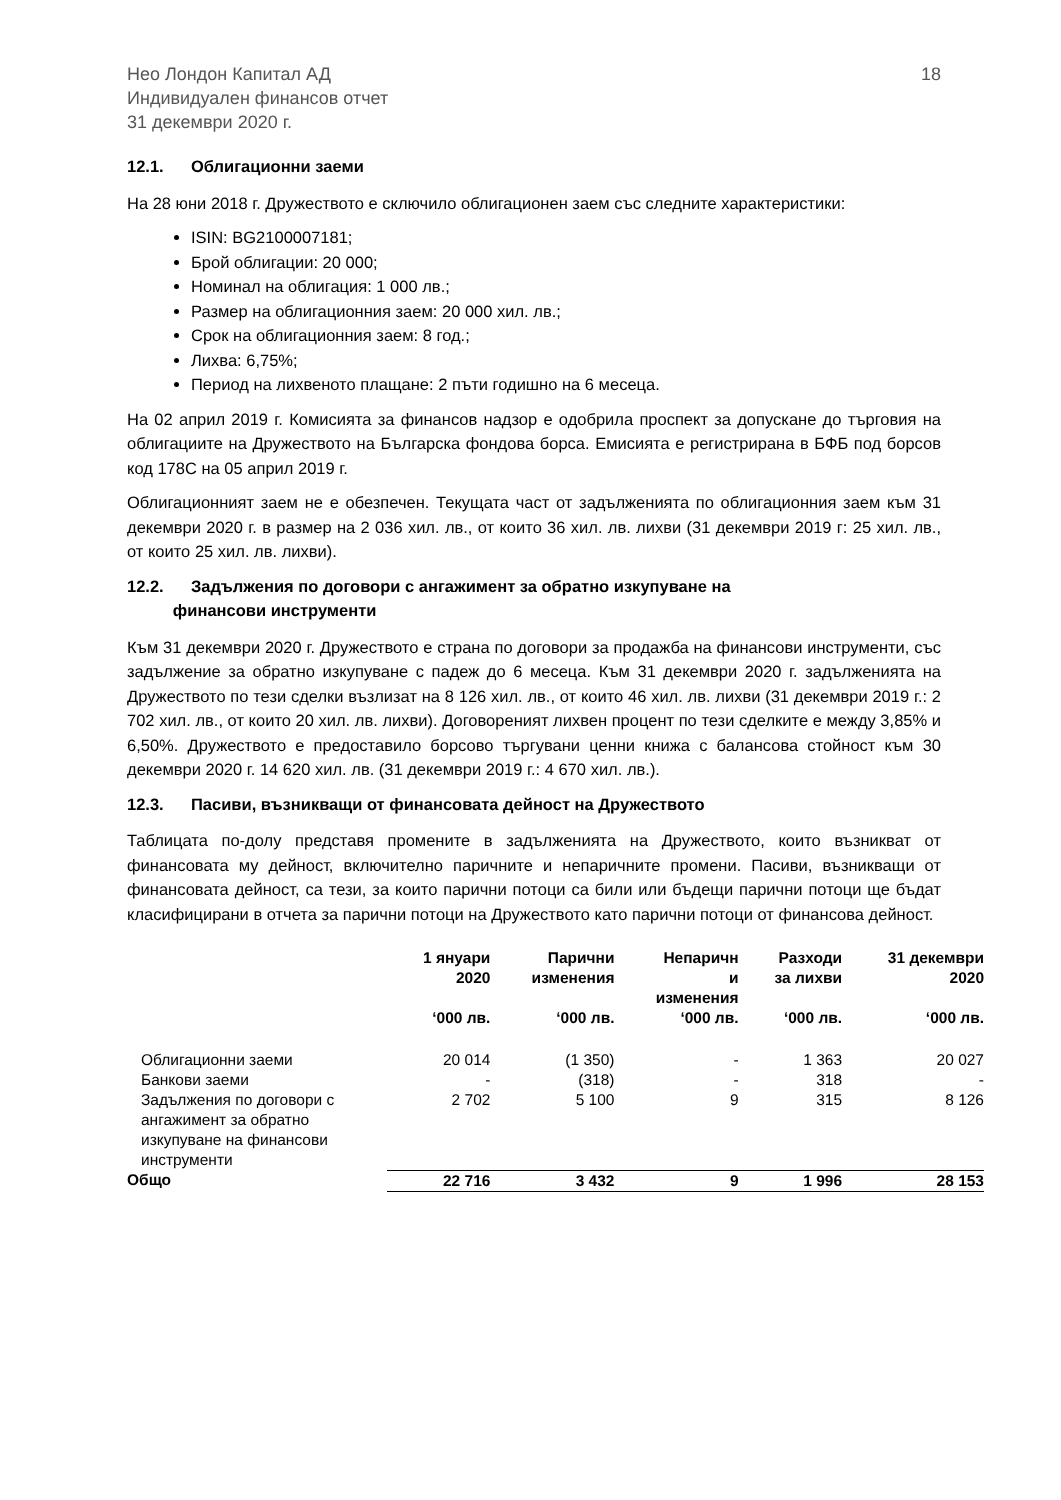Нео Лондон Капитал АД
Индивидуален финансов отчет
31 декември 2020 г.
18
12.1. Облигационни заеми
На 28 юни 2018 г. Дружеството е сключило облигационен заем със следните характеристики:
ISIN: BG2100007181;
Брой облигации: 20 000;
Номинал на облигация: 1 000 лв.;
Размер на облигационния заем: 20 000 хил. лв.;
Срок на облигационния заем: 8 год.;
Лихва: 6,75%;
Период на лихвеното плащане: 2 пъти годишно на 6 месеца.
На 02 април 2019 г. Комисията за финансов надзор е одобрила проспект за допускане до търговия на облигациите на Дружеството на Българска фондова борса. Емисията е регистрирана в БФБ под борсов код 178С на 05 април 2019 г.
Облигационният заем не е обезпечен. Текущата част от задълженията по облигационния заем към 31 декември 2020 г. в размер на 2 036 хил. лв., от които 36 хил. лв. лихви (31 декември 2019 г: 25 хил. лв., от които 25 хил. лв. лихви).
12.2. Задължения по договори с ангажимент за обратно изкупуване на
финансови инструменти
Към 31 декември 2020 г. Дружеството е страна по договори за продажба на финансови инструменти, със задължение за обратно изкупуване с падеж до 6 месеца. Към 31 декември 2020 г. задълженията на Дружеството по тези сделки възлизат на 8 126 хил. лв., от които 46 хил. лв. лихви (31 декември 2019 г.: 2 702 хил. лв., от които 20 хил. лв. лихви). Договореният лихвен процент по тези сделките е между 3,85% и 6,50%. Дружеството е предоставило борсово търгувани ценни книжа с балансова стойност към 30 декември 2020 г. 14 620 хил. лв. (31 декември 2019 г.: 4 670 хил. лв.).
12.3. Пасиви, възникващи от финансовата дейност на Дружеството
Таблицата по-долу представя промените в задълженията на Дружеството, които възникват от финансовата му дейност, включително паричните и непаричните промени. Пасиви, възникващи от финансовата дейност, са тези, за които парични потоци са били или бъдещи парични потоци ще бъдат класифицирани в отчета за парични потоци на Дружеството като парични потоци от финансова дейност.
| | 1 януари 2020 | Парични изменения | Непаричн и изменения | Разходи за лихви | 31 декември 2020 |
| --- | --- | --- | --- | --- | --- |
| | ‘000 лв. | ‘000 лв. | ‘000 лв. | ‘000 лв. | ‘000 лв. |
| Облигационни заеми | 20 014 | (1 350) | - | 1 363 | 20 027 |
| Банкови заеми | - | (318) | - | 318 | - |
| Задължения по договори с ангажимент за обратно изкупуване на финансови инструменти | 2 702 | 5 100 | 9 | 315 | 8 126 |
| Общо | 22 716 | 3 432 | 9 | 1 996 | 28 153 |